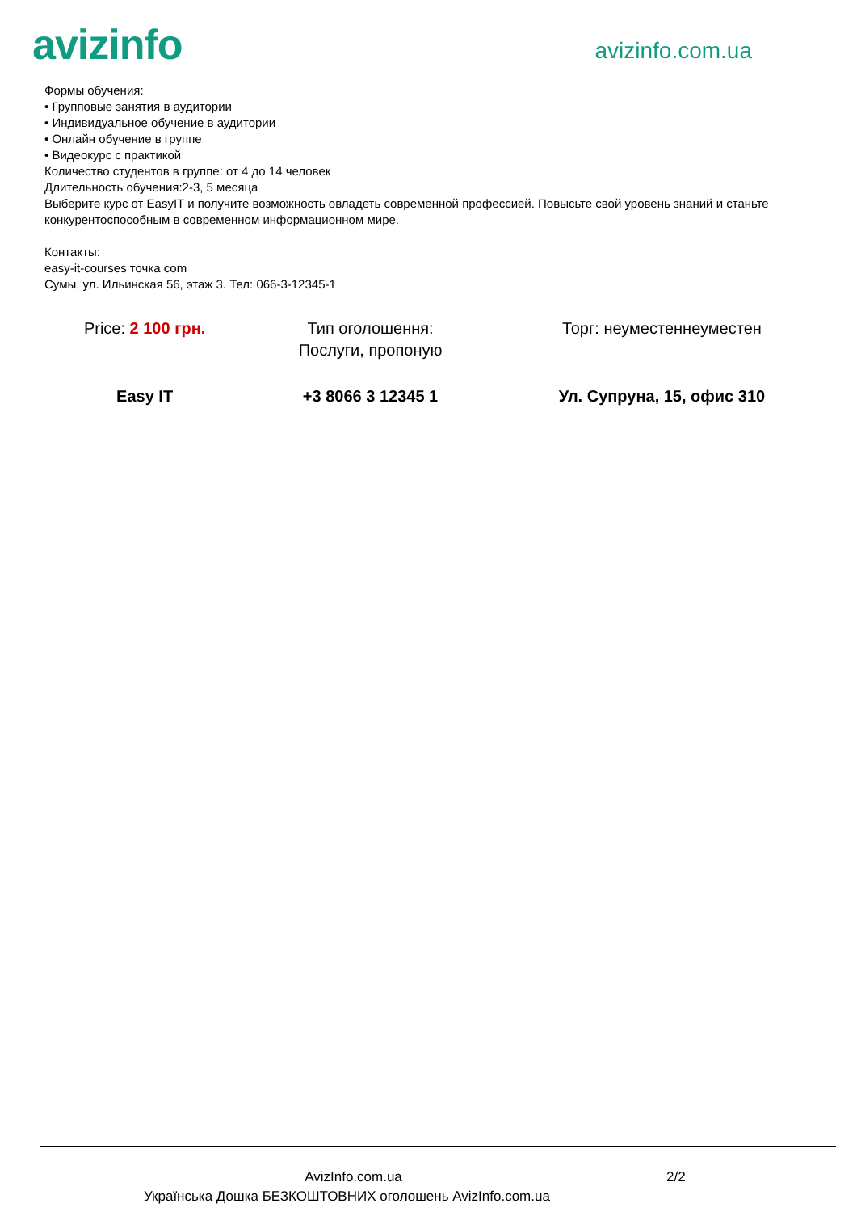avizinfo
avizinfo.com.ua
Формы обучения:
• Групповые занятия в аудитории
• Индивидуальное обучение в аудитории
• Онлайн обучение в группе
• Видеокурс с практикой
Количество студентов в группе: от 4 до 14 человек
Длительность обучения:2-3, 5 месяца
Выберите курс от EasyIT и получите возможность овладеть современной профессией. Повысьте свой уровень знаний и станьте конкурентоспособным в современном информационном мире.
Контакты:
easy-it-courses точка com
Сумы, ул. Ильинская 56, этаж 3. Тел: 066-3-12345-1
| Price: 2 100 грн. | Тип оголошення: Послуги, пропоную | Торг: неуместеннеуместен |
| Easy IT | +3 8066 3 12345 1 | Ул. Супруна, 15, офис 310 |
AvizInfo.com.ua 2/2
Українська Дошка БЕЗКОШТОВНИХ оголошень AvizInfo.com.ua